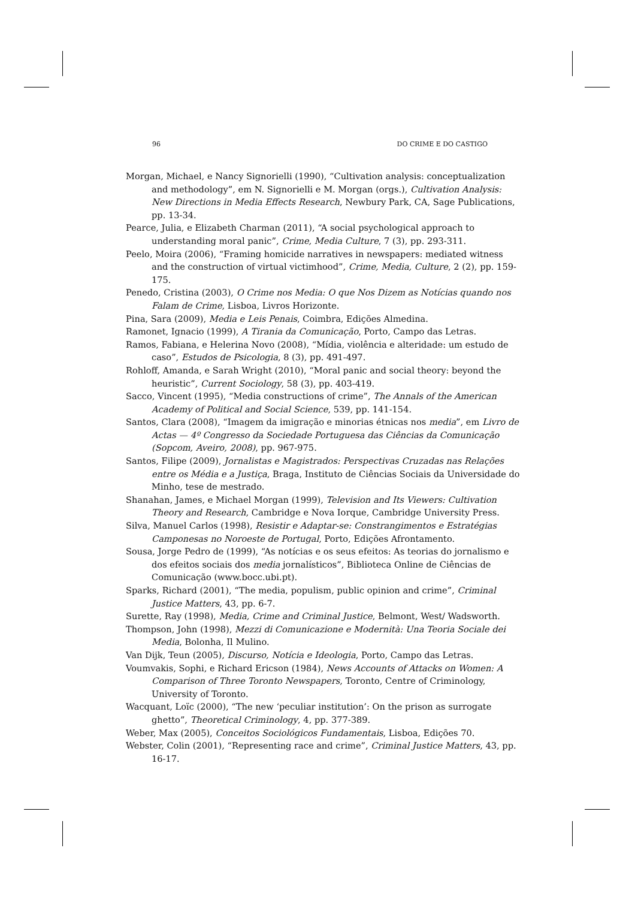96 DO CRIME E DO CASTIGO
Morgan, Michael, e Nancy Signorielli (1990), “Cultivation analysis: conceptualization and methodology”, em N. Signorielli e M. Morgan (orgs.), Cultivation Analysis: New Directions in Media Effects Research, Newbury Park, CA, Sage Publications, pp. 13-34.
Pearce, Julia, e Elizabeth Charman (2011), “A social psychological approach to understanding moral panic”, Crime, Media Culture, 7 (3), pp. 293-311.
Peelo, Moira (2006), “Framing homicide narratives in newspapers: mediated witness and the construction of virtual victimhood”, Crime, Media, Culture, 2 (2), pp. 159-175.
Penedo, Cristina (2003), O Crime nos Media: O que Nos Dizem as Notícias quando nos Falam de Crime, Lisboa, Livros Horizonte.
Pina, Sara (2009), Media e Leis Penais, Coimbra, Edições Almedina.
Ramonet, Ignacio (1999), A Tirania da Comunicação, Porto, Campo das Letras.
Ramos, Fabiana, e Helerina Novo (2008), “Mídia, violência e alteridade: um estudo de caso”, Estudos de Psicologia, 8 (3), pp. 491-497.
Rohloff, Amanda, e Sarah Wright (2010), “Moral panic and social theory: beyond the heuristic”, Current Sociology, 58 (3), pp. 403-419.
Sacco, Vincent (1995), “Media constructions of crime”, The Annals of the American Academy of Political and Social Science, 539, pp. 141-154.
Santos, Clara (2008), “Imagem da imigração e minorias étnicas nos media”, em Livro de Actas — 4º Congresso da Sociedade Portuguesa das Ciências da Comunicação (Sopcom, Aveiro, 2008), pp. 967-975.
Santos, Filipe (2009), Jornalistas e Magistrados: Perspectivas Cruzadas nas Relações entre os Média e a Justiça, Braga, Instituto de Ciências Sociais da Universidade do Minho, tese de mestrado.
Shanahan, James, e Michael Morgan (1999), Television and Its Viewers: Cultivation Theory and Research, Cambridge e Nova Iorque, Cambridge University Press.
Silva, Manuel Carlos (1998), Resistir e Adaptar-se: Constrangimentos e Estratégias Camponesas no Noroeste de Portugal, Porto, Edições Afrontamento.
Sousa, Jorge Pedro de (1999), “As notícias e os seus efeitos: As teorias do jornalismo e dos efeitos sociais dos media jornalísticos”, Biblioteca Online de Ciências de Comunicação (www.bocc.ubi.pt).
Sparks, Richard (2001), “The media, populism, public opinion and crime”, Criminal Justice Matters, 43, pp. 6-7.
Surette, Ray (1998), Media, Crime and Criminal Justice, Belmont, West/ Wadsworth.
Thompson, John (1998), Mezzi di Comunicazione e Modernità: Una Teoria Sociale dei Media, Bolonha, Il Mulino.
Van Dijk, Teun (2005), Discurso, Notícia e Ideologia, Porto, Campo das Letras.
Voumvakis, Sophi, e Richard Ericson (1984), News Accounts of Attacks on Women: A Comparison of Three Toronto Newspapers, Toronto, Centre of Criminology, University of Toronto.
Wacquant, Loïc (2000), “The new ‘peculiar institution’: On the prison as surrogate ghetto”, Theoretical Criminology, 4, pp. 377-389.
Weber, Max (2005), Conceitos Sociológicos Fundamentais, Lisboa, Edições 70.
Webster, Colin (2001), “Representing race and crime”, Criminal Justice Matters, 43, pp. 16-17.